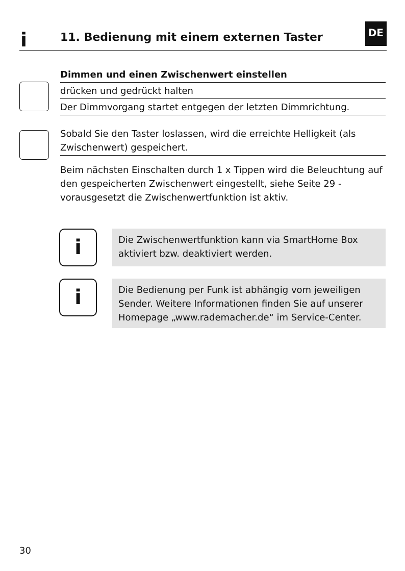i 11. Bedienung mit einem externen Taster
DE
Dimmen und einen Zwischenwert einstellen
drücken und gedrückt halten
Der Dimmvorgang startet entgegen der letzten Dimmrichtung.
Sobald Sie den Taster loslassen, wird die erreichte Helligkeit (als Zwischenwert) gespeichert.
Beim nächsten Einschalten durch 1 x Tippen wird die Beleuchtung auf den gespeicherten Zwischenwert eingestellt, siehe Seite 29 - vorausgesetzt die Zwischenwertfunktion ist aktiv.
i
Die Zwischenwertfunktion kann via SmartHome Box aktiviert bzw. deaktiviert werden.
i
Die Bedienung per Funk ist abhängig vom jeweiligen Sender. Weitere Informationen finden Sie auf unserer Homepage „www.rademacher.de“ im Service-Center.
30